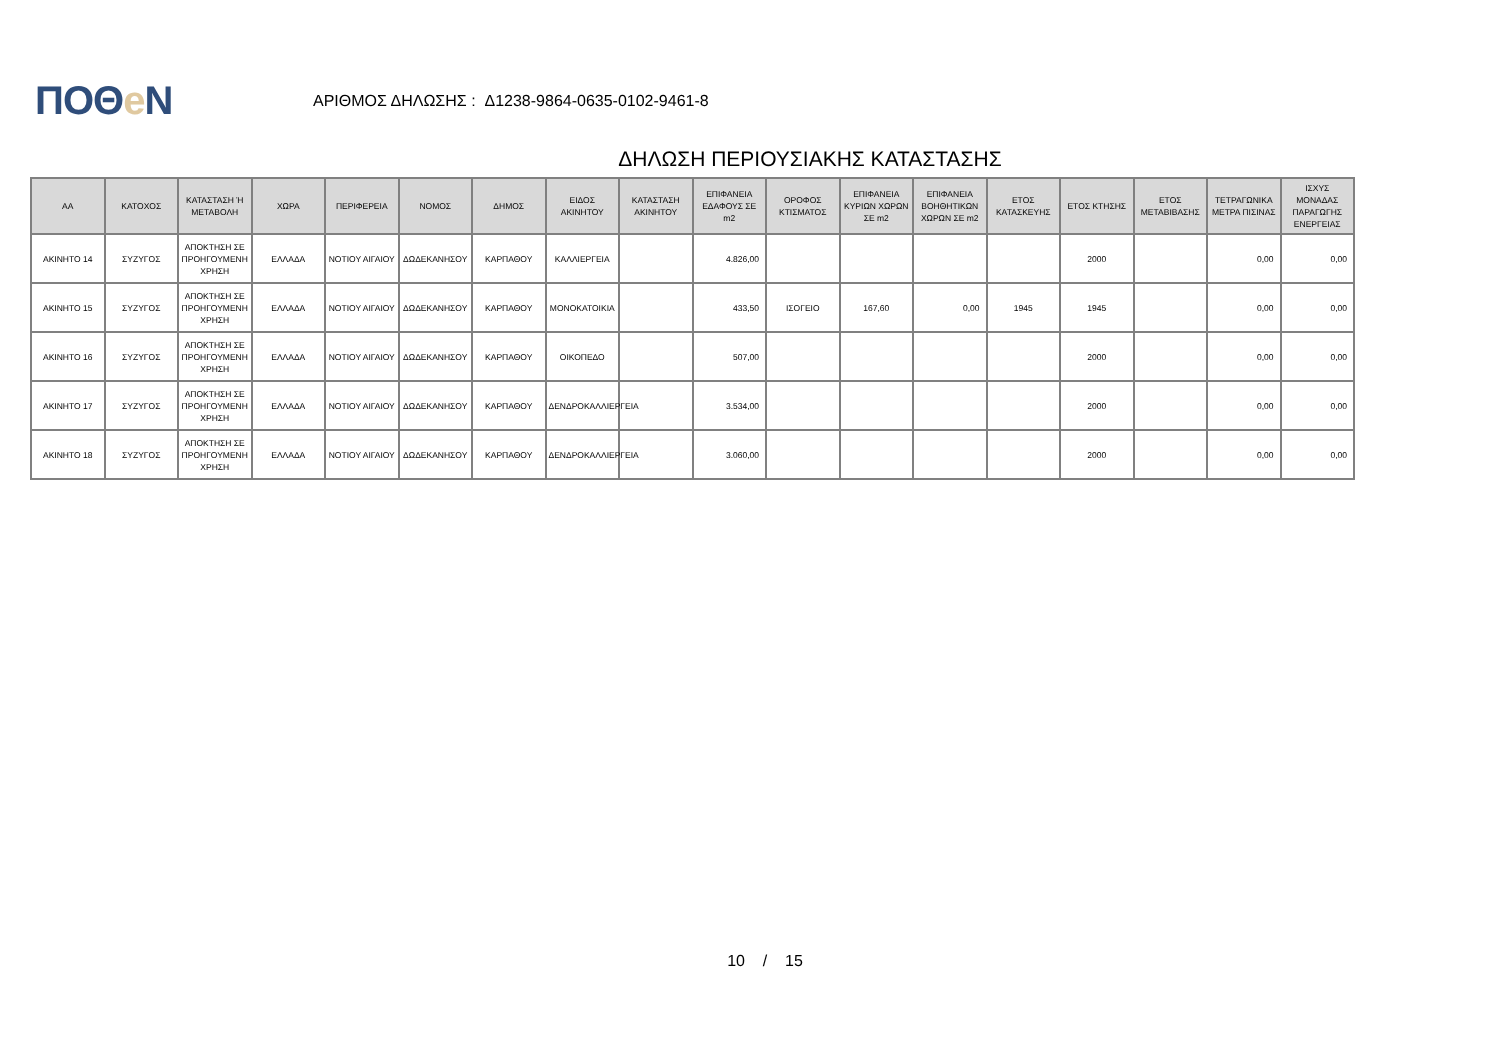ΠΟΘe Ν
ΑΡΙΘΜΟΣ ΔΗΛΩΣΗΣ : Δ1238-9864-0635-0102-9461-8
ΔΗΛΩΣΗ ΠΕΡΙΟΥΣΙΑΚΗΣ ΚΑΤΑΣΤΑΣΗΣ
| ΑΑ | ΚΑΤΟΧΟΣ | ΚΑΤΑΣΤΑΣΗ Ή ΜΕΤΑΒΟΛΗ | ΧΩΡΑ | ΠΕΡΙΦΕΡΕΙΑ | ΝΟΜΟΣ | ΔΗΜΟΣ | ΕΙΔΟΣ ΑΚΙΝΗΤΟΥ | ΚΑΤΑΣΤΑΣΗ ΑΚΙΝΗΤΟΥ | ΕΠΙΦΑΝΕΙΑ ΕΔΑΦΟΥΣ ΣΕ m2 | ΟΡΟΦΟΣ ΚΤΙΣΜΑΤΟΣ | ΕΠΙΦΑΝΕΙΑ ΚΥΡΙΩΝ ΧΩΡΩΝ ΣΕ m2 | ΕΠΙΦΑΝΕΙΑ ΒΟΗΘΗΤΙΚΩΝ ΧΩΡΩΝ ΣΕ m2 | ΕΤΟΣ ΚΑΤΑΣΚΕΥΗΣ | ΕΤΟΣ ΚΤΗΣΗΣ | ΕΤΟΣ ΜΕΤΑΒΙΒΑΣΗΣ | ΤΕΤΡΑΓΩΝΙΚΑ ΜΕΤΡΑ ΠΙΣΙΝΑΣ | ΙΣΧΥΣ ΜΟΝΑΔΑΣ ΠΑΡΑΓΩΓΗΣ ΕΝΕΡΓΕΙΑΣ |
| --- | --- | --- | --- | --- | --- | --- | --- | --- | --- | --- | --- | --- | --- | --- | --- | --- | --- |
| ΑΚΙΝΗΤΟ 14 | ΣΥΖΥΓΟΣ | ΑΠΟΚΤΗΣΗ ΣΕ ΠΡΟΗΓΟΥΜΕΝΗ ΧΡΗΣΗ | ΕΛΛΑΔΑ | ΝΟΤΙΟΥ ΑΙΓΑΙΟΥ | ΔΩΔΕΚΑΝΗΣΟΥ | ΚΑΡΠΑΘΟΥ | ΚΑΛΛΙΕΡΓΕΙΑ | | 4.826,00 | | | | | 2000 | | 0,00 | 0,00 |
| ΑΚΙΝΗΤΟ 15 | ΣΥΖΥΓΟΣ | ΑΠΟΚΤΗΣΗ ΣΕ ΠΡΟΗΓΟΥΜΕΝΗ ΧΡΗΣΗ | ΕΛΛΑΔΑ | ΝΟΤΙΟΥ ΑΙΓΑΙΟΥ | ΔΩΔΕΚΑΝΗΣΟΥ | ΚΑΡΠΑΘΟΥ | ΜΟΝΟΚΑΤΟΙΚΙΑ | | 433,50 | ΙΣΟΓΕΙΟ | 167,60 | 0,00 | 1945 | 1945 | | 0,00 | 0,00 |
| ΑΚΙΝΗΤΟ 16 | ΣΥΖΥΓΟΣ | ΑΠΟΚΤΗΣΗ ΣΕ ΠΡΟΗΓΟΥΜΕΝΗ ΧΡΗΣΗ | ΕΛΛΑΔΑ | ΝΟΤΙΟΥ ΑΙΓΑΙΟΥ | ΔΩΔΕΚΑΝΗΣΟΥ | ΚΑΡΠΑΘΟΥ | ΟΙΚΟΠΕΔΟ | | 507,00 | | | | | 2000 | | 0,00 | 0,00 |
| ΑΚΙΝΗΤΟ 17 | ΣΥΖΥΓΟΣ | ΑΠΟΚΤΗΣΗ ΣΕ ΠΡΟΗΓΟΥΜΕΝΗ ΧΡΗΣΗ | ΕΛΛΑΔΑ | ΝΟΤΙΟΥ ΑΙΓΑΙΟΥ | ΔΩΔΕΚΑΝΗΣΟΥ | ΚΑΡΠΑΘΟΥ | ΔΕΝΔΡΟΚΑΛΛΙΕΡΓΕΙΑ | | 3.534,00 | | | | | 2000 | | 0,00 | 0,00 |
| ΑΚΙΝΗΤΟ 18 | ΣΥΖΥΓΟΣ | ΑΠΟΚΤΗΣΗ ΣΕ ΠΡΟΗΓΟΥΜΕΝΗ ΧΡΗΣΗ | ΕΛΛΑΔΑ | ΝΟΤΙΟΥ ΑΙΓΑΙΟΥ | ΔΩΔΕΚΑΝΗΣΟΥ | ΚΑΡΠΑΘΟΥ | ΔΕΝΔΡΟΚΑΛΛΙΕΡΓΕΙΑ | | 3.060,00 | | | | | 2000 | | 0,00 | 0,00 |
10 / 15